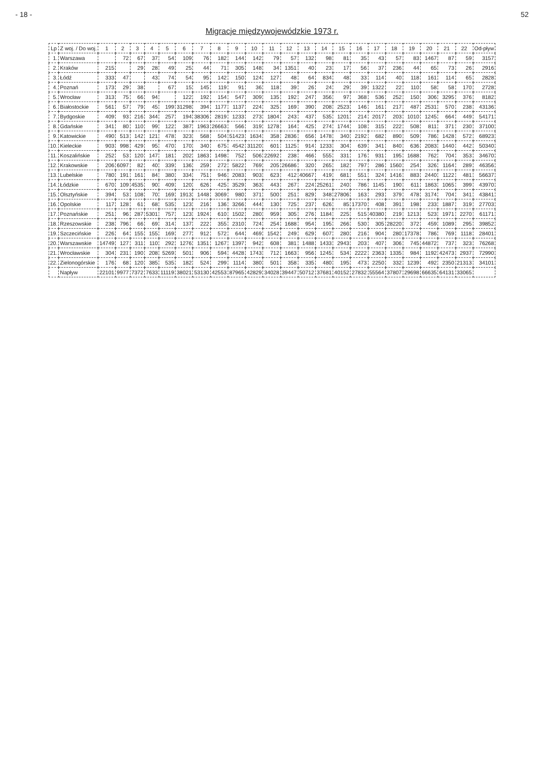- 18 - 52
Migracje międzywojewódzkie 1973 r.
| Lp | Z woj. / Do woj. | 1 | 2 | 3 | 4 | 5 | 6 | 7 | 8 | 9 | 10 | 11 | 12 | 13 | 14 | 15 | 16 | 17 | 18 | 19 | 20 | 21 | 22 | Od-pływ |
| --- | --- | --- | --- | --- | --- | --- | --- | --- | --- | --- | --- | --- | --- | --- | --- | --- | --- | --- | --- | --- | --- | --- | --- | --- |
| 1. | Warszawa | | 72 | 67 | 37 | 54 | 109 | 76 | 182 | 144 | 142 | 79 | 57 | 132 | 98 | 81 | 35 | 43 | 57 | 83 | 1467 | 87 | 59 | 3157 |
| 2. | Kraków | 215 | | 29 | 28 | 49 | 25 | 44 | 71 | 305 | 148 | 34 | 1351 | 40 | 23 | 17 | 56 | 37 | 236 | 44 | 65 | 73 | 26 | 2916 |
| 3. | Łódź | 333 | 47 | | 43 | 74 | 54 | 95 | 142 | 150 | 124 | 127 | 48 | 64 | 834 | 48 | 33 | 114 | 40 | 118 | 161 | 114 | 65 | 2828 |
| 4. | Poznań | 173 | 29 | 38 | | 67 | 15 | 145 | 119 | 91 | 36 | 118 | 39 | 26 | 24 | 29 | 39 | 1322 | 22 | 110 | 58 | 58 | 170 | 2728 |
| 5. | Wrocław | 313 | 75 | 66 | 94 | | 122 | 192 | 154 | 547 | 309 | 135 | 192 | 247 | 356 | 97 | 368 | 536 | 252 | 150 | 306 | 3295 | 376 | 8182 |
| 6. | Białostockie | 561 | 57 | 79 | 45 | 199 | 31298 | 394 | 1177 | 1137 | 224 | 325 | 169 | 390 | 208 | 2523 | 146 | 161 | 217 | 487 | 2531 | 570 | 238 | 43136 |
| 7. | Bydgoskie | 409 | 93 | 216 | 344 | 257 | 194 | 38306 | 2819 | 1233 | 273 | 1804 | 243 | 437 | 535 | 1201 | 214 | 2017 | 203 | 1010 | 1245 | 664 | 449 | 54171 |
| 8. | Gdańskie | 341 | 80 | 110 | 99 | 122 | 387 | 1963 | 26663 | 566 | 319 | 1278 | 164 | 425 | 274 | 1744 | 108 | 315 | 222 | 508 | 811 | 371 | 230 | 37100 |
| 9. | Katowickie | 490 | 513 | 142 | 121 | 478 | 323 | 568 | 504 | 51423 | 1634 | 358 | 2836 | 656 | 1478 | 340 | 2192 | 682 | 890 | 509 | 786 | 1428 | 572 | 68923 |
| 10. | Kieleckie | 903 | 998 | 429 | 95 | 470 | 170 | 340 | 675 | 4542 | 31120 | 601 | 1125 | 914 | 1233 | 304 | 639 | 341 | 840 | 636 | 2083 | 1440 | 442 | 50340 |
| 11. | Koszalińskie | 252 | 53 | 120 | 147 | 181 | 202 | 1863 | 1498 | 752 | 506 | 22692 | 238 | 466 | 555 | 331 | 176 | 931 | 195 | 1688 | 762 | 704 | 353 | 34670 |
| 12. | Krakowskie | 206 | 6097 | 82 | 40 | 339 | 136 | 259 | 272 | 5822 | 769 | 205 | 26686 | 320 | 265 | 182 | 797 | 286 | 1560 | 254 | 326 | 1164 | 289 | 46356 |
| 13. | Lubelskie | 780 | 191 | 161 | 84 | 380 | 334 | 751 | 946 | 2083 | 903 | 623 | 412 | 40667 | 419 | 681 | 551 | 324 | 1416 | 883 | 2440 | 1122 | 481 | 56637 |
| 14. | Łódzkie | 670 | 109 | 4535 | 90 | 409 | 120 | 626 | 425 | 3529 | 363 | 443 | 267 | 224 | 25261 | 240 | 786 | 1145 | 190 | 611 | 1863 | 1065 | 399 | 43970 |
| 15. | Olsztyńskie | 394 | 53 | 108 | 70 | 169 | 1913 | 1448 | 3069 | 980 | 371 | 500 | 251 | 829 | 348 | 27806 | 163 | 293 | 379 | 478 | 3174 | 704 | 341 | 43841 |
| 16. | Opolskie | 117 | 128 | 61 | 68 | 535 | 123 | 216 | 136 | 3266 | 444 | 130 | 725 | 237 | 626 | 85 | 17370 | 408 | 391 | 198 | 233 | 1887 | 319 | 27703 |
| 17. | Poznańskie | 251 | 96 | 287 | 5301 | 757 | 123 | 1924 | 610 | 1502 | 280 | 959 | 305 | 276 | 1184 | 225 | 515 | 40380 | 219 | 1213 | 523 | 1971 | 2270 | 61171 |
| 18. | Rzeszowskie | 238 | 796 | 66 | 69 | 314 | 137 | 222 | 355 | 2310 | 724 | 254 | 1688 | 954 | 195 | 266 | 530 | 305 | 28220 | 372 | 459 | 1089 | 295 | 39852 |
| 19. | Szczecińskie | 226 | 64 | 155 | 155 | 169 | 277 | 912 | 572 | 644 | 469 | 1542 | 249 | 629 | 607 | 280 | 216 | 904 | 280 | 17378 | 786 | 769 | 1118 | 28401 |
| 20. | Warszawskie | 14749 | 127 | 311 | 110 | 292 | 1276 | 1351 | 1267 | 1397 | 942 | 608 | 381 | 1488 | 1433 | 2943 | 203 | 407 | 306 | 745 | 44872 | 737 | 323 | 76268 |
| 21. | Wrocławskie | 304 | 231 | 190 | 208 | 5269 | 501 | 906 | 594 | 4428 | 1743 | 712 | 1663 | 956 | 1245 | 534 | 2222 | 2363 | 1335 | 984 | 1192 | 42473 | 2937 | 72990 |
| 22. | Zielonogórskie | 176 | 68 | 120 | 385 | 535 | 182 | 524 | 299 | 1114 | 380 | 501 | 358 | 335 | 480 | 195 | 473 | 2250 | 332 | 1239 | 492 | 2350 | 21313 | 34101 |
| | Napływ | 22101 | 9977 | 7372 | 7633 | 11119 | 38021 | 53130 | 42553 | 87965 | 42829 | 34028 | 39447 | 50712 | 37681 | 40152 | 27832 | 55564 | 37807 | 29698 | 66635 | 64131 | 33065 | |